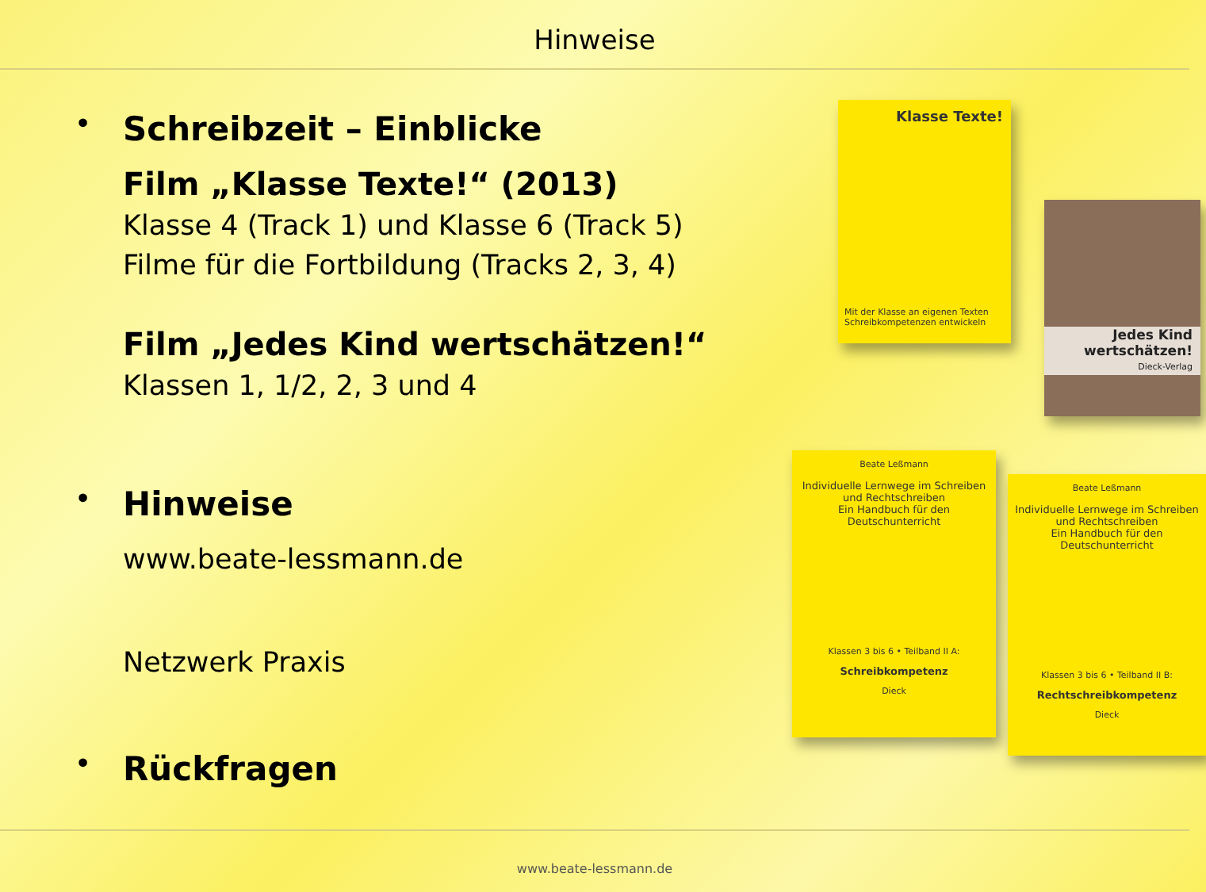Hinweise
• Schreibzeit – Einblicke
Film „Klasse Texte!“ (2013)
Klasse 4 (Track 1) und Klasse 6 (Track 5)
Filme für die Fortbildung (Tracks 2, 3, 4)
Film „Jedes Kind wertschätzen!“
Klassen 1, 1/2, 2, 3 und 4
• Hinweise
www.beate-lessmann.de
Netzwerk Praxis
• Rückfragen
Klasse Texte!
Mit der Klasse an eigenen Texten Schreibkompetenzen entwickeln
Jedes Kind wertschätzen!
Dieck-Verlag
Beate Leßmann
Individuelle Lernwege im Schreiben und Rechtschreiben
Ein Handbuch für den Deutschunterricht
Klassen 3 bis 6 • Teilband II A:
Schreibkompetenz
Dieck
Beate Leßmann
Individuelle Lernwege im Schreiben und Rechtschreiben
Ein Handbuch für den Deutschunterricht
Klassen 3 bis 6 • Teilband II B:
Rechtschreibkompetenz
Dieck
www.beate-lessmann.de